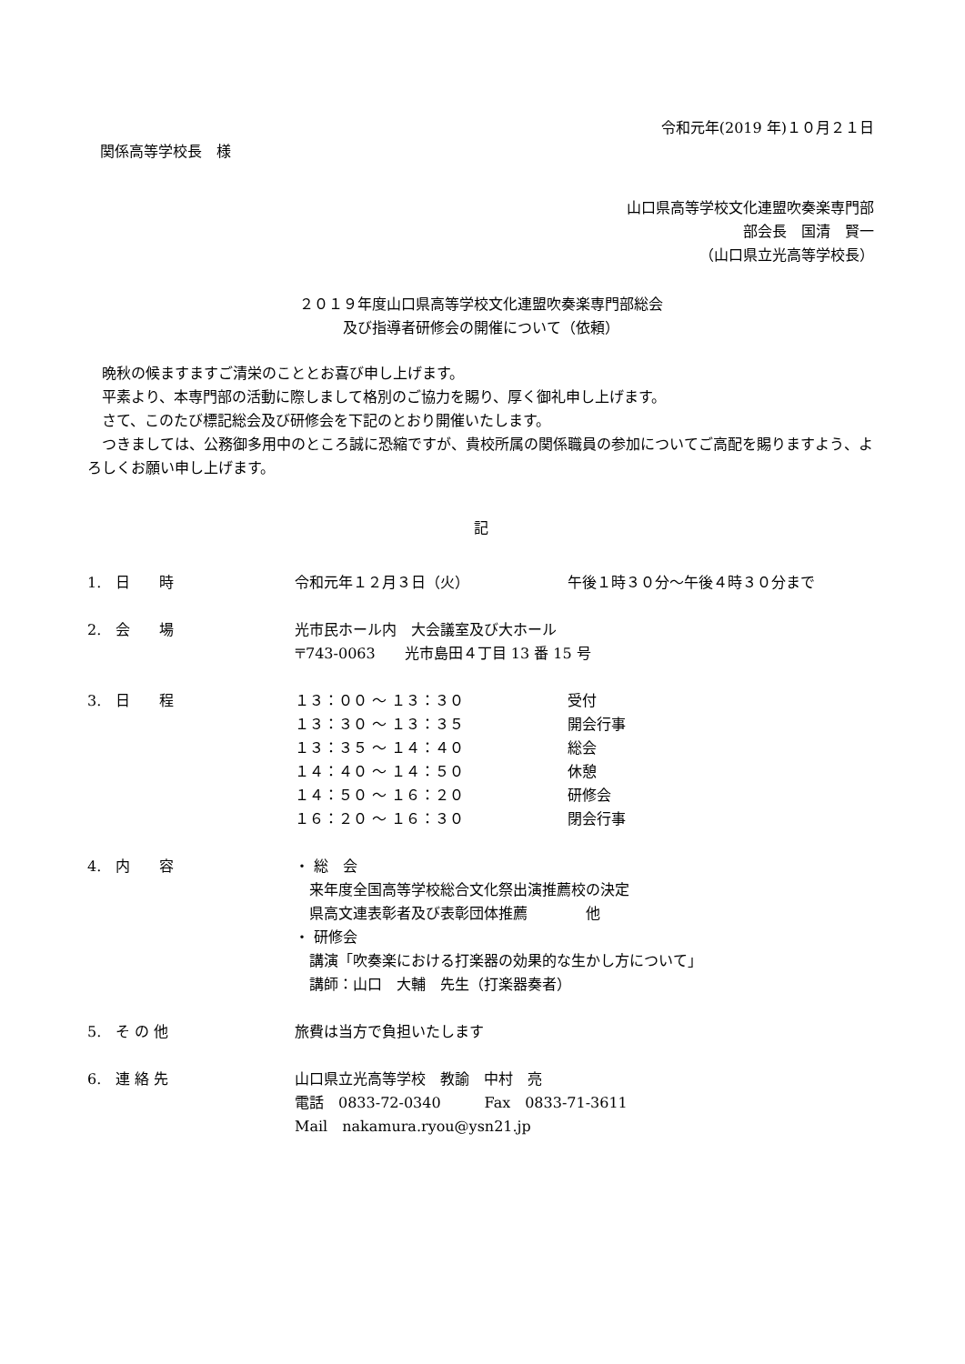令和元年(2019 年)１０月２１日
関係高等学校長　様
山口県高等学校文化連盟吹奏楽専門部
部会長　国清　賢一
（山口県立光高等学校長）
２０１９年度山口県高等学校文化連盟吹奏楽専門部総会
及び指導者研修会の開催について（依頼）
　晩秋の候ますますご清栄のこととお喜び申し上げます。
　平素より、本専門部の活動に際しまして格別のご協力を賜り、厚く御礼申し上げます。
　さて、このたび標記総会及び研修会を下記のとおり開催いたします。
　つきましては、公務御多用中のところ誠に恐縮ですが、貴校所属の関係職員の参加についてご高配を賜りますよう、よろしくお願い申し上げます。
記
1.　日　　時 令和元年１２月３日（火） 午後１時３０分～午後４時３０分まで
2.　会　　場 光市民ホール内　大会議室及び大ホール
〒743-0063　　光市島田４丁目 13 番 15 号
3.　日　　程 １３：００ ～ １３：３０
１３：３０ ～ １３：３５
１３：３５ ～ １４：４０
１４：４０ ～ １４：５０
１４：５０ ～ １６：２０
１６：２０ ～ １６：３０
受付
開会行事
総会
休憩
研修会
閉会行事
4.　内　　容 ・ 総　会
　来年度全国高等学校総合文化祭出演推薦校の決定
　県高文連表彰者及び表彰団体推薦　　　　他
・ 研修会
　講演「吹奏楽における打楽器の効果的な生かし方について」
　講師：山口　大輔　先生（打楽器奏者）
5.　そ の 他 旅費は当方で負担いたします
6.　連 絡 先 山口県立光高等学校　教諭　中村　亮
電話　0833-72-0340　　　Fax　0833-71-3611
Mail　nakamura.ryou@ysn21.jp